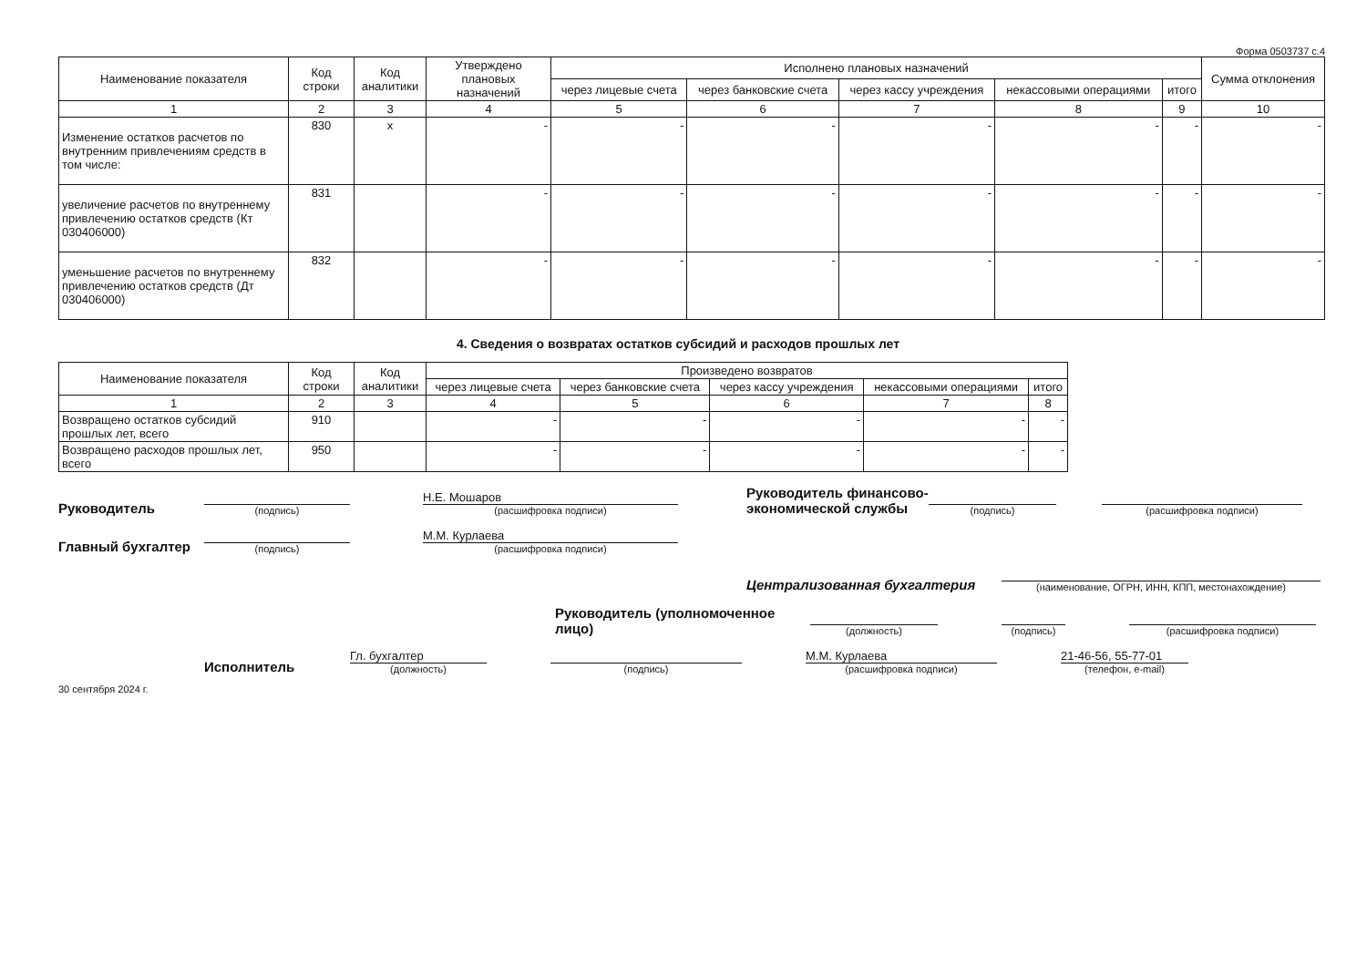Форма 0503737 с.4
| Наименование показателя | Код строки | Код аналитики | Утверждено плановых назначений | Исполнено плановых назначений | | | | | Сумма отклонения |
| --- | --- | --- | --- | --- | --- | --- | --- | --- | --- |
| | | | | через лицевые счета | через банковские счета | через кассу учреждения | некассовыми операциями | итого | |
| 1 | 2 | 3 | 4 | 5 | 6 | 7 | 8 | 9 | 10 |
| Изменение остатков расчетов по внутренним привлечениям средств в том числе: | 830 | x | - | - | - | - | - | - | - |
| увеличение расчетов по внутреннему привлечению остатков средств (Кт 030406000) | 831 | | - | - | - | - | - | - | - |
| уменьшение расчетов по внутреннему привлечению остатков средств (Дт 030406000) | 832 | | - | - | - | - | - | - | - |
4. Сведения о возвратах остатков субсидий и расходов прошлых лет
| Наименование показателя | Код строки | Код аналитики | Произведено возвратов | | | | |
| --- | --- | --- | --- | --- | --- | --- | --- |
| | | | через лицевые счета | через банковские счета | через кассу учреждения | некассовыми операциями | итого |
| 1 | 2 | 3 | 4 | 5 | 6 | 7 | 8 |
| Возвращено остатков субсидий прошлых лет, всего | 910 | | - | - | - | - | - |
| Возвращено расходов прошлых лет, всего | 950 | | - | - | - | - | - |
Руководитель
(подпись)
Н.Е. Мошаров
(расшифровка подписи)
Руководитель финансово-экономической службы
(подпись)
(расшифровка подписи)
Главный бухгалтер
(подпись)
М.М. Курлаева
(расшифровка подписи)
Централизованная бухгалтерия
(наименование, ОГРН, ИНН, КПП, местонахождение)
Руководитель (уполномоченное лицо)
(должность)
(подпись)
(расшифровка подписи)
Исполнитель Гл. бухгалтер
(должность)
(подпись)
М.М. Курлаева
(расшифровка подписи)
21-46-56, 55-77-01
(телефон, e-mail)
30 сентября 2024 г.